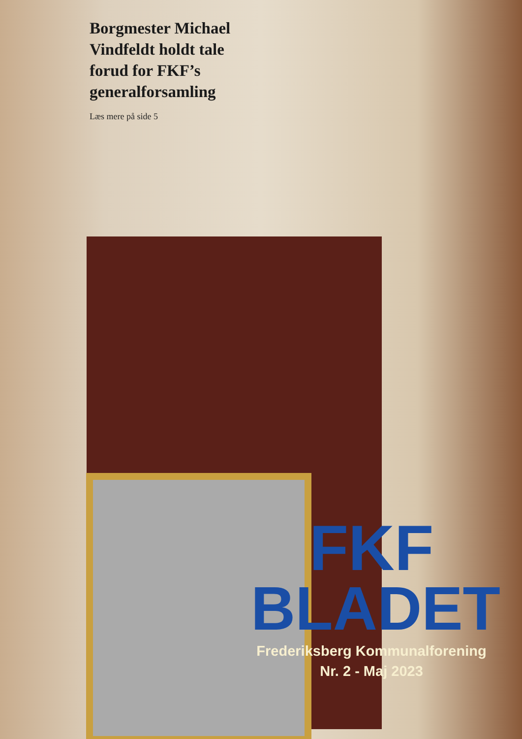Borgmester Michael Vindfeldt holdt tale forud for FKF’s generalforsamling
Læs mere på side 5
FKF
BLADET
Frederiksberg Kommunalforening
Nr. 2 - Maj 2023